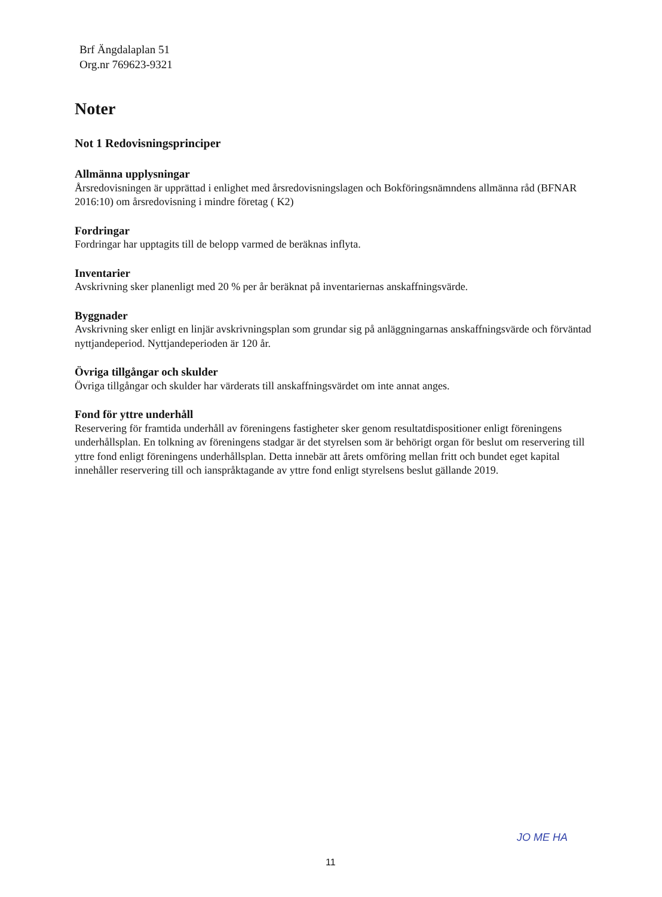Brf Ängdalaplan 51
Org.nr 769623-9321
Noter
Not 1 Redovisningsprinciper
Allmänna upplysningar
Årsredovisningen är upprättad i enlighet med årsredovisningslagen och Bokföringsnämndens allmänna råd (BFNAR 2016:10) om årsredovisning i mindre företag ( K2)
Fordringar
Fordringar har upptagits till de belopp varmed de beräknas inflyta.
Inventarier
Avskrivning sker planenligt med 20 % per år beräknat på inventariernas anskaffningsvärde.
Byggnader
Avskrivning sker enligt en linjär avskrivningsplan som grundar sig på anläggningarnas anskaffningsvärde och förväntad nyttjandeperiod. Nyttjandeperioden är 120 år.
Övriga tillgångar och skulder
Övriga tillgångar och skulder har värderats till anskaffningsvärdet om inte annat anges.
Fond för yttre underhåll
Reservering för framtida underhåll av föreningens fastigheter sker genom resultatdispositioner enligt föreningens underhållsplan. En tolkning av föreningens stadgar är det styrelsen som är behörigt organ för beslut om reservering till yttre fond enligt föreningens underhållsplan. Detta innebär att årets omföring mellan fritt och bundet eget kapital innehåller reservering till och ianspråktagande av yttre fond enligt styrelsens beslut gällande 2019.
11
JO ME HA